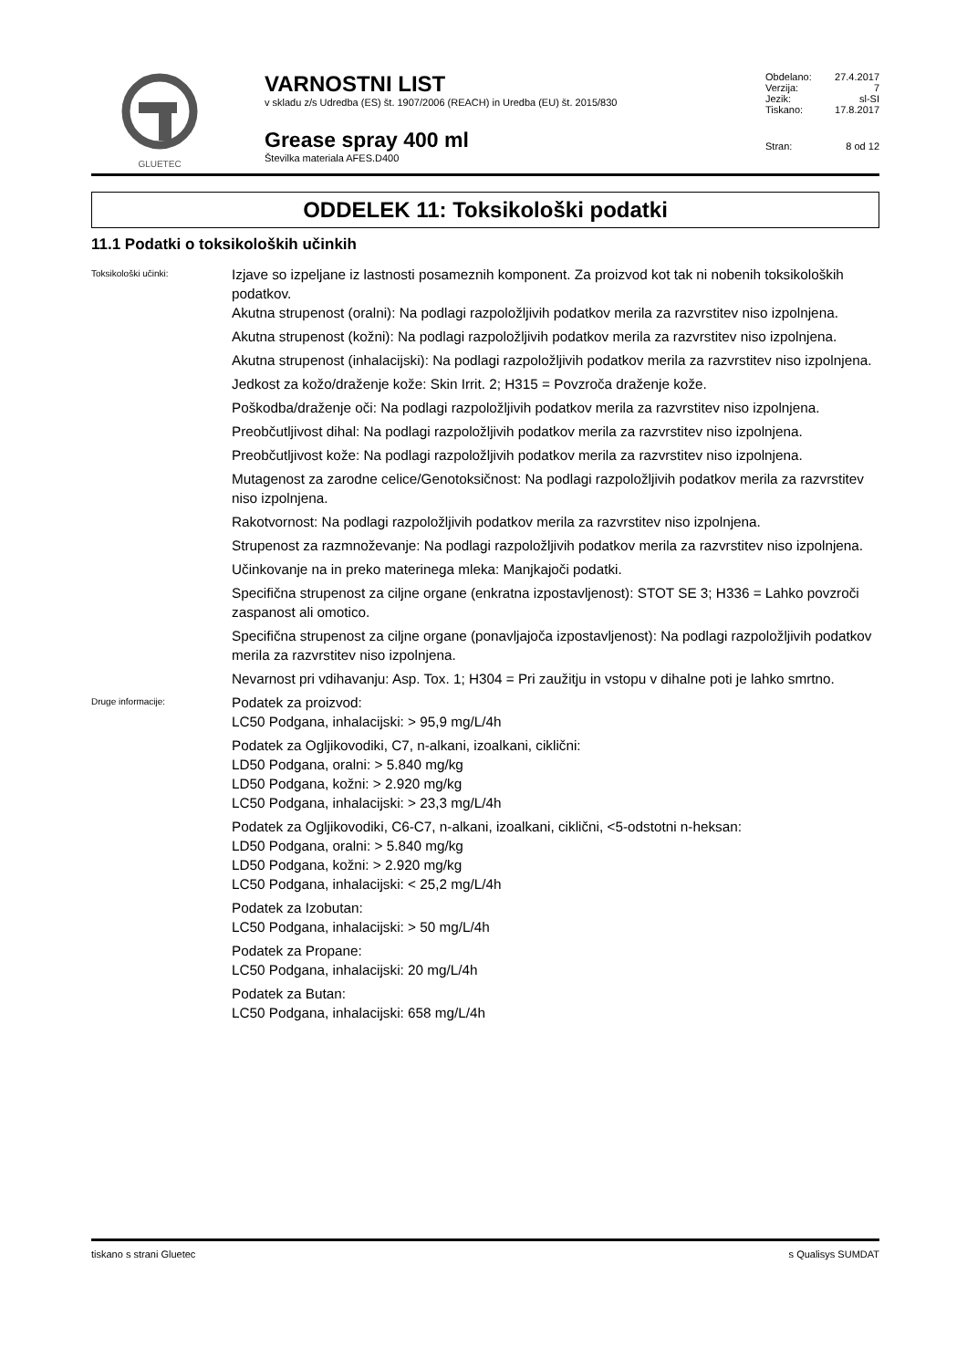GLUETEC
VARNOSTNI LIST
v skladu z/s Udredba (ES) št. 1907/2006 (REACH) in Uredba (EU) št. 2015/830
Grease spray 400 ml
Številka materiala AFES.D400
Obdelano: 27.4.2017
Verzija: 7
Jezik: sl-SI
Tiskano: 17.8.2017
Stran: 8 od 12
ODDELEK 11: Toksikološki podatki
11.1 Podatki o toksikoloških učinkih
Toksikološki učinki:
Izjave so izpeljane iz lastnosti posameznih komponent. Za proizvod kot tak ni nobenih toksikoloških podatkov.
Akutna strupenost (oralni): Na podlagi razpoložljivih podatkov merila za razvrstitev niso izpolnjena.
Akutna strupenost (kožni): Na podlagi razpoložljivih podatkov merila za razvrstitev niso izpolnjena.
Akutna strupenost (inhalacijski): Na podlagi razpoložljivih podatkov merila za razvrstitev niso izpolnjena.
Jedkost za kožo/draženje kože: Skin Irrit. 2; H315 = Povzroča draženje kože.
Poškodba/draženje oči: Na podlagi razpoložljivih podatkov merila za razvrstitev niso izpolnjena.
Preobčutljivost dihal: Na podlagi razpoložljivih podatkov merila za razvrstitev niso izpolnjena.
Preobčutljivost kože: Na podlagi razpoložljivih podatkov merila za razvrstitev niso izpolnjena.
Mutagenost za zarodne celice/Genotoksičnost: Na podlagi razpoložljivih podatkov merila za razvrstitev niso izpolnjena.
Rakotvornost: Na podlagi razpoložljivih podatkov merila za razvrstitev niso izpolnjena.
Strupenost za razmnoževanje: Na podlagi razpoložljivih podatkov merila za razvrstitev niso izpolnjena.
Učinkovanje na in preko materinega mleka: Manjkajoči podatki.
Specifična strupenost za ciljne organe (enkratna izpostavljenost): STOT SE 3; H336 = Lahko povzroči zaspanost ali omotico.
Specifična strupenost za ciljne organe (ponavljajoča izpostavljenost): Na podlagi razpoložljivih podatkov merila za razvrstitev niso izpolnjena.
Nevarnost pri vdihavanju: Asp. Tox. 1; H304 = Pri zaužitju in vstopu v dihalne poti je lahko smrtno.
Druge informacije:
Podatek za proizvod:
LC50 Podgana, inhalacijski: > 95,9 mg/L/4h
Podatek za Ogljikovodiki, C7, n-alkani, izoalkani, ciklični:
LD50 Podgana, oralni: > 5.840 mg/kg
LD50 Podgana, kožni: > 2.920 mg/kg
LC50 Podgana, inhalacijski: > 23,3 mg/L/4h
Podatek za Ogljikovodiki, C6-C7, n-alkani, izoalkani, ciklični, <5-odstotni n-heksan:
LD50 Podgana, oralni: > 5.840 mg/kg
LD50 Podgana, kožni: > 2.920 mg/kg
LC50 Podgana, inhalacijski: < 25,2 mg/L/4h
Podatek za Izobutan:
LC50 Podgana, inhalacijski: > 50 mg/L/4h
Podatek za Propane:
LC50 Podgana, inhalacijski: 20 mg/L/4h
Podatek za Butan:
LC50 Podgana, inhalacijski: 658 mg/L/4h
tiskano s strani Gluetec s Qualisys SUMDAT